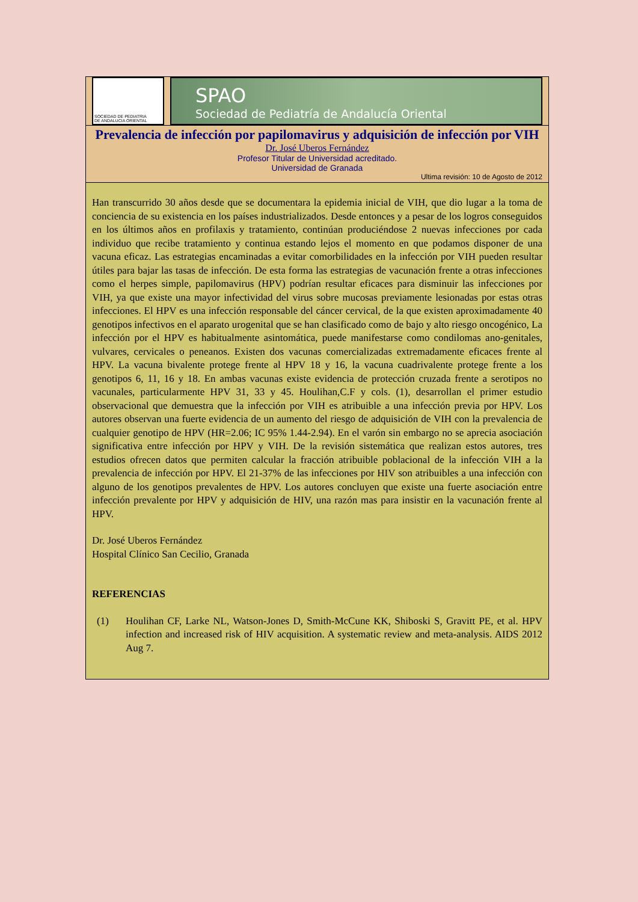SOCIEDAD DE PEDIATRIA
DE ANDALUCIA ORIENTAL
SPAO
Sociedad de Pediatría de Andalucía Oriental
Prevalencia de infección por papilomavirus y adquisición de infección por VIH
Dr. José Uberos Fernández
Profesor Titular de Universidad acreditado.
Universidad de Granada
Ultima revisión: 10 de Agosto de 2012
Han transcurrido 30 años desde que se documentara la epidemia inicial de VIH, que dio lugar a la toma de conciencia de su existencia en los países industrializados. Desde entonces y a pesar de los logros conseguidos en los últimos años en profilaxis y tratamiento, continúan produciéndose 2 nuevas infecciones por cada individuo que recibe tratamiento y continua estando lejos el momento en que podamos disponer de una vacuna eficaz. Las estrategias encaminadas a evitar comorbilidades en la infección por VIH pueden resultar útiles para bajar las tasas de infección. De esta forma las estrategias de vacunación frente a otras infecciones como el herpes simple, papilomavirus (HPV) podrían resultar eficaces para disminuir las infecciones por VIH, ya que existe una mayor infectividad del virus sobre mucosas previamente lesionadas por estas otras infecciones. El HPV es una infección responsable del cáncer cervical, de la que existen aproximadamente 40 genotipos infectivos en el aparato urogenital que se han clasificado como de bajo y alto riesgo oncogénico, La infección por el HPV es habitualmente asintomática, puede manifestarse como condilomas ano-genitales, vulvares, cervicales o peneanos. Existen dos vacunas comercializadas extremadamente eficaces frente al HPV. La vacuna bivalente protege frente al HPV 18 y 16, la vacuna cuadrivalente protege frente a los genotipos 6, 11, 16 y 18. En ambas vacunas existe evidencia de protección cruzada frente a serotipos no vacunales, particularmente HPV 31, 33 y 45. Houlihan,C.F y cols. (1), desarrollan el primer estudio observacional que demuestra que la infección por VIH es atribuible a una infección previa por HPV. Los autores observan una fuerte evidencia de un aumento del riesgo de adquisición de VIH con la prevalencia de cualquier genotipo de HPV (HR=2.06; IC 95% 1.44-2.94). En el varón sin embargo no se aprecia asociación significativa entre infección por HPV y VIH. De la revisión sistemática que realizan estos autores, tres estudios ofrecen datos que permiten calcular la fracción atribuible poblacional de la infección VIH a la prevalencia de infección por HPV. El 21-37% de las infecciones por HIV son atribuibles a una infección con alguno de los genotipos prevalentes de HPV. Los autores concluyen que existe una fuerte asociación entre infección prevalente por HPV y adquisición de HIV, una razón mas para insistir en la vacunación frente al HPV.
Dr. José Uberos Fernández
Hospital Clínico San Cecilio, Granada
REFERENCIAS
(1) Houlihan CF, Larke NL, Watson-Jones D, Smith-McCune KK, Shiboski S, Gravitt PE, et al. HPV infection and increased risk of HIV acquisition. A systematic review and meta-analysis. AIDS 2012 Aug 7.